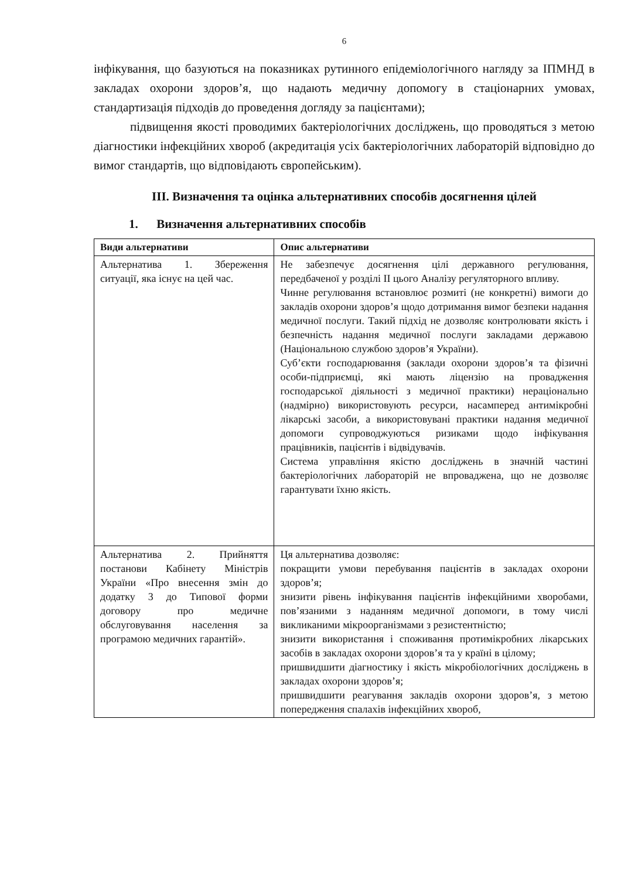6
інфікування, що базуються на показниках рутинного епідеміологічного нагляду за ІПМНД в закладах охорони здоров’я, що надають медичну допомогу в стаціонарних умовах, стандартизація підходів до проведення догляду за пацієнтами);
підвищення якості проводимих бактеріологічних досліджень, що проводяться з метою діагностики інфекційних хвороб (акредитація усіх бактеріологічних лабораторій відповідно до вимог стандартів, що відповідають європейським).
ІІІ. Визначення та оцінка альтернативних способів досягнення цілей
1. Визначення альтернативних способів
| Види альтернативи | Опис альтернативи |
| --- | --- |
| Альтернатива 1. Збереження ситуації, яка існує на цей час. | Не забезпечує досягнення цілі державного регулювання, передбаченої у розділі ІІ цього Аналізу регуляторного впливу. Чинне регулювання встановлює розмиті (не конкретні) вимоги до закладів охорони здоров’я щодо дотримання вимог безпеки надання медичної послуги. Такий підхід не дозволяє контролювати якість і безпечність надання медичної послуги закладами державою (Національною службою здоров’я України). Суб’єкти господарювання (заклади охорони здоров’я та фізичні особи-підприємці, які мають ліцензію на провадження господарської діяльності з медичної практики) нераціонально (надмірно) використовують ресурси, насамперед антимікробні лікарські засоби, а використовувані практики надання медичної допомоги супроводжуються ризиками щодо інфікування працівників, пацієнтів і відвідувачів. Система управління якістю досліджень в значній частині бактеріологічних лабораторій не впроваджена, що не дозволяє гарантувати їхню якість. |
| Альтернатива 2. Прийняття постанови Кабінету Міністрів України «Про внесення змін до додатку 3 до Типової форми договору про медичне обслуговування населення за програмою медичних гарантій». | Ця альтернатива дозволяє: покращити умови перебування пацієнтів в закладах охорони здоров’я; знизити рівень інфікування пацієнтів інфекційними хворобами, пов’язаними з наданням медичної допомоги, в тому числі викликаними мікроорганізмами з резистентністю; знизити використання і споживання протимікробних лікарських засобів в закладах охорони здоров’я та у країні в цілому; пришвидшити діагностику і якість мікробіологічних досліджень в закладах охорони здоров’я; пришвидшити реагування закладів охорони здоров’я, з метою попередження спалахів інфекційних хвороб, |